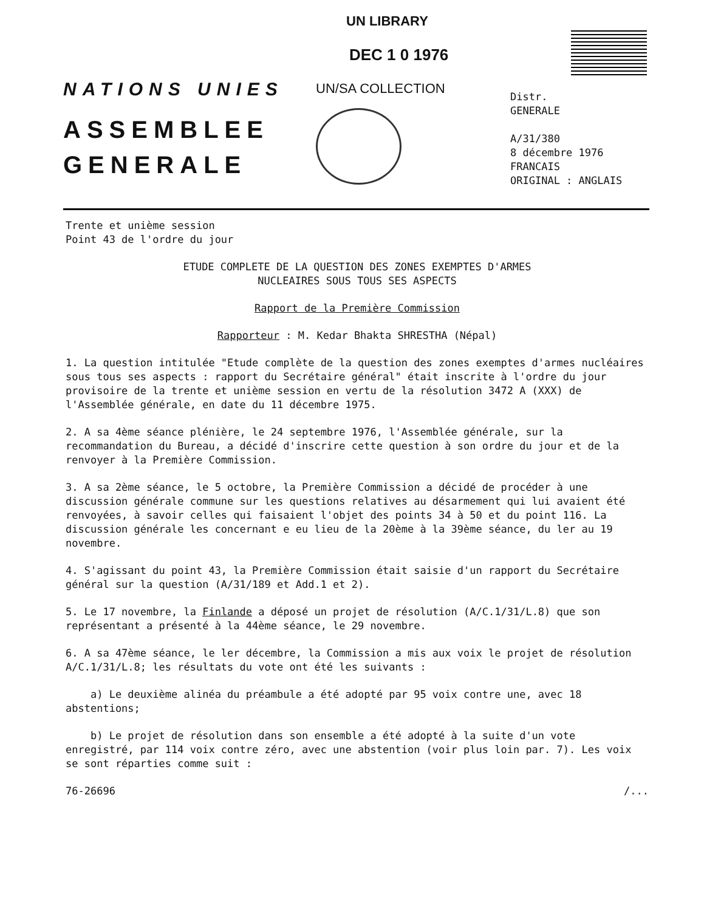UN LIBRARY
DEC 1 0 1976
NATIONS UNIES
ASSEMBLEE
GENERALE
UN/SA COLLECTION
Distr.
GENERALE
A/31/380
8 décembre 1976
FRANCAIS
ORIGINAL : ANGLAIS
Trente et unième session
Point 43 de l'ordre du jour
ETUDE COMPLETE DE LA QUESTION DES ZONES EXEMPTES D'ARMES
NUCLEAIRES SOUS TOUS SES ASPECTS
Rapport de la Première Commission
Rapporteur : M. Kedar Bhakta SHRESTHA (Népal)
1. La question intitulée "Etude complète de la question des zones exemptes d'armes nucléaires sous tous ses aspects : rapport du Secrétaire général" était inscrite à l'ordre du jour provisoire de la trente et unième session en vertu de la résolution 3472 A (XXX) de l'Assemblée générale, en date du 11 décembre 1975.
2. A sa 4ème séance plénière, le 24 septembre 1976, l'Assemblée générale, sur la recommandation du Bureau, a décidé d'inscrire cette question à son ordre du jour et de la renvoyer à la Première Commission.
3. A sa 2ème séance, le 5 octobre, la Première Commission a décidé de procéder à une discussion générale commune sur les questions relatives au désarmement qui lui avaient été renvoyées, à savoir celles qui faisaient l'objet des points 34 à 50 et du point 116. La discussion générale les concernant e eu lieu de la 20ème à la 39ème séance, du ler au 19 novembre.
4. S'agissant du point 43, la Première Commission était saisie d'un rapport du Secrétaire général sur la question (A/31/189 et Add.1 et 2).
5. Le 17 novembre, la Finlande a déposé un projet de résolution (A/C.1/31/L.8) que son représentant a présenté à la 44ème séance, le 29 novembre.
6. A sa 47ème séance, le ler décembre, la Commission a mis aux voix le projet de résolution A/C.1/31/L.8; les résultats du vote ont été les suivants :
a) Le deuxième alinéa du préambule a été adopté par 95 voix contre une, avec 18 abstentions;
b) Le projet de résolution dans son ensemble a été adopté à la suite d'un vote enregistré, par 114 voix contre zéro, avec une abstention (voir plus loin par. 7). Les voix se sont réparties comme suit :
76-26696 /...